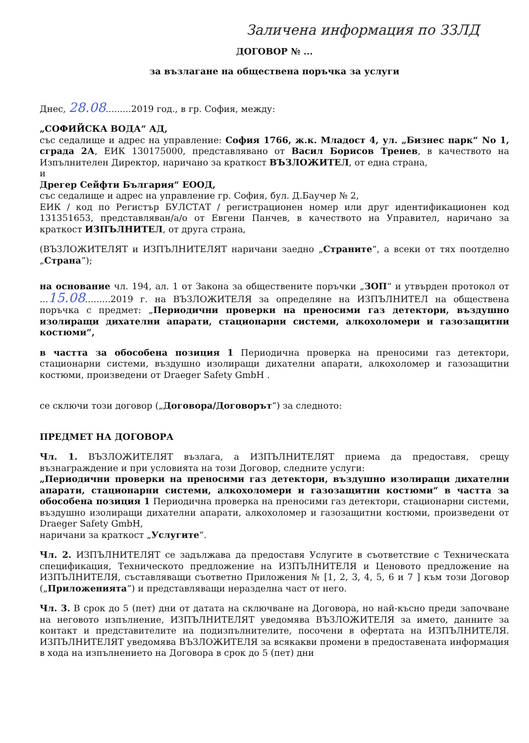Заличена информация по ЗЗЛД
ДОГОВОР № ...
за възлагане на обществена поръчка за услуги
Днес, 28.08.........2019 год., в гр. София, между:
„СОФИЙСКА ВОДА“ АД,
със седалище и адрес на управление: София 1766, ж.к. Младост 4, ул. „Бизнес парк“ No 1, сграда 2А, ЕИК 130175000, представлявано от Васил Борисов Тренев, в качеството на Изпълнителен Директор, наричано за краткост ВЪЗЛОЖИТЕЛ, от една страна,
и
Дрегер Сейфти България“ ЕООД,
със седалище и адрес на управление гр. София, бул. Д.Баучер № 2,
ЕИК / код по Регистър БУЛСТАТ / регистрационен номер или друг идентификационен код 131351653, представляван/а/о от Евгени Панчев, в качеството на Управител, наричано за краткост ИЗПЪЛНИТЕЛ, от друга страна,
(ВЪЗЛОЖИТЕЛЯТ и ИЗПЪЛНИТЕЛЯТ наричани заедно „Страните“, а всеки от тях поотделно „Страна“);
на основание чл. 194, ал. 1 от Закона за обществените поръчки „ЗОП“ и утвърден протокол от ...15.08.........2019 г. на ВЪЗЛОЖИТЕЛЯ за определяне на ИЗПЪЛНИТЕЛ на обществена поръчка с предмет: „Периодични проверки на преносими газ детектори, въздушно изолиращи дихателни апарати, стационарни системи, алкохоломери и газозащитни костюми“,
в частта за обособена позиция 1 Периодична проверка на преносими газ детектори, стационарни системи, въздушно изолиращи дихателни апарати, алкохоломер и газозащитни костюми, произведени от Draeger Safety GmbH .
се сключи този договор („Договора/Договорът“) за следното:
ПРЕДМЕТ НА ДОГОВОРА
Чл. 1. ВЪЗЛОЖИТЕЛЯТ възлага, а ИЗПЪЛНИТЕЛЯТ приема да предоставя, срещу възнаграждение и при условията на този Договор, следните услуги:
„Периодични проверки на преносими газ детектори, въздушно изолиращи дихателни апарати, стационарни системи, алкохоломери и газозащитни костюми“ в частта за обособена позиция 1 Периодична проверка на преносими газ детектори, стационарни системи, въздушно изолиращи дихателни апарати, алкохоломер и газозащитни костюми, произведени от Draeger Safety GmbH,
наричани за краткост „Услугите“.
Чл. 2. ИЗПЪЛНИТЕЛЯТ се задължава да предоставя Услугите в съответствие с Техническата спецификация, Техническото предложение на ИЗПЪЛНИТЕЛЯ и Ценовото предложение на ИЗПЪЛНИТЕЛЯ, съставляващи съответно Приложения № [1, 2, 3, 4, 5, 6 и 7 ] към този Договор („Приложенията“) и представляващи неразделна част от него.
Чл. 3. В срок до 5 (пет) дни от датата на сключване на Договора, но най-късно преди започване на неговото изпълнение, ИЗПЪЛНИТЕЛЯТ уведомява ВЪЗЛОЖИТЕЛЯ за името, данните за контакт и представителите на подизпълнителите, посочени в офертата на ИЗПЪЛНИТЕЛЯ. ИЗПЪЛНИТЕЛЯТ уведомява ВЪЗЛОЖИТЕЛЯ за всякакви промени в предоставената информация в хода на изпълнението на Договора в срок до 5 (пет) дни